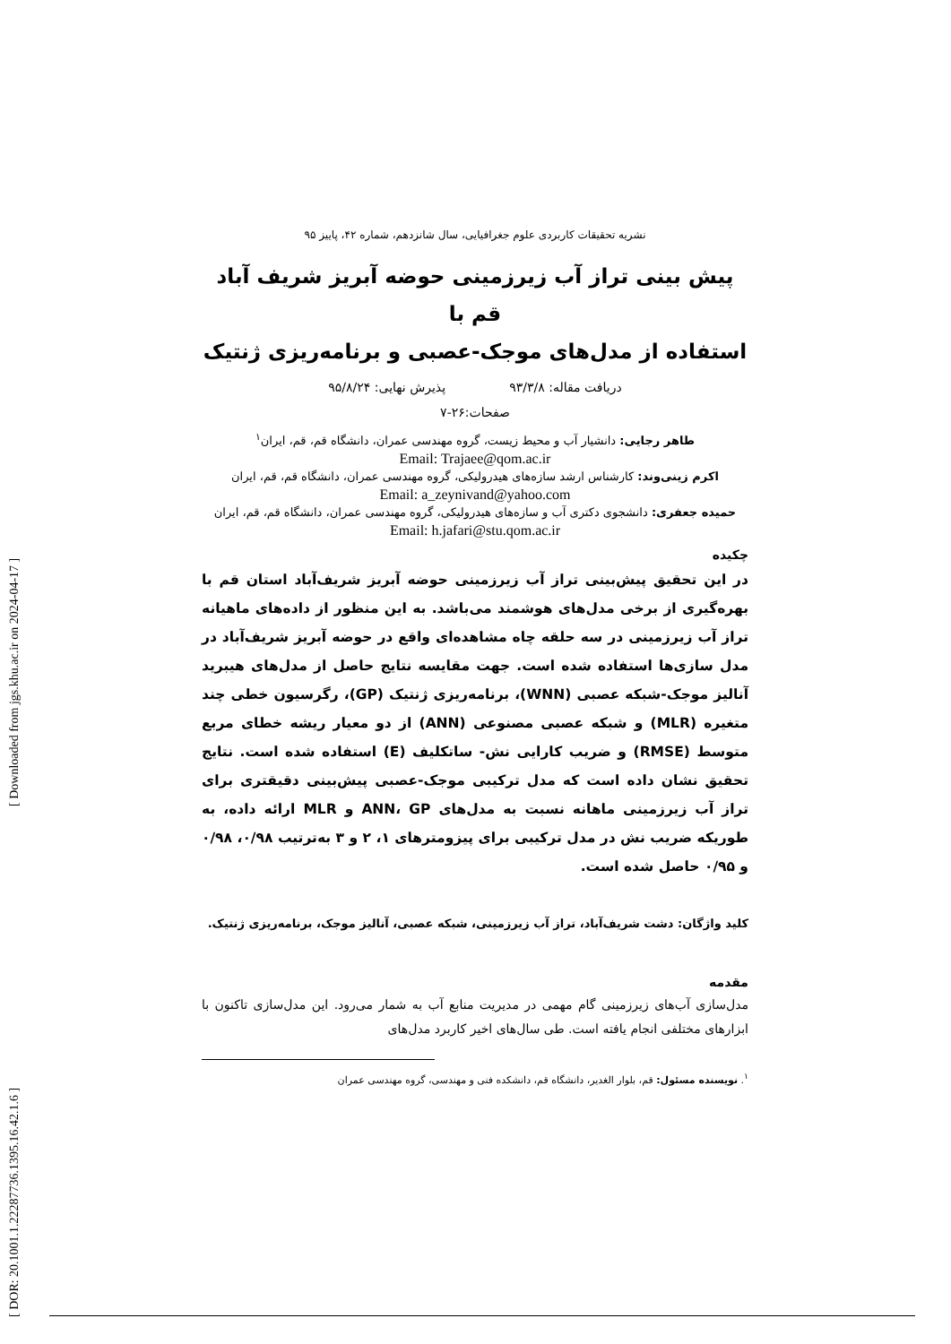نشریه تحقیقات کاربردی علوم جغرافیایی، سال شانزدهم، شماره ۴۲، پاییز ۹۵
پیش بینی تراز آب زیرزمینی حوضه آبریز شریف آباد قم با
استفاده از مدل‌های موجک-عصبی و برنامه‌ریزی ژنتیک
دریافت مقاله: ۹۳/۳/۸ پذیرش نهایی: ۹۵/۸/۲۴
صفحات:۲۶-۷
طاهر رجایی: دانشیار آب و محیط زیست، گروه مهندسی عمران، دانشگاه قم، قم، ایران<sup>۱</sup>
Email: Trajaee@qom.ac.ir
اکرم زینی‌وند: کارشناس ارشد سازه‌های هیدرولیکی، گروه مهندسی عمران، دانشگاه قم، قم، ایران
Email: a_zeynivand@yahoo.com
حمیده جعفری: دانشجوی دکتری آب و سازه‌های هیدرولیکی، گروه مهندسی عمران، دانشگاه قم، قم، ایران
Email: h.jafari@stu.qom.ac.ir
چکیده
در این تحقیق پیش‌بینی تراز آب زیرزمینی حوضه آبریز شریف‌آباد استان قم با بهره‌گیری از برخی مدل‌های هوشمند می‌باشد. به این منظور از داده‌های ماهیانه تراز آب زیرزمینی در سه حلقه چاه مشاهده‌ای واقع در حوضه آبریز شریف‌آباد در مدل سازی‌ها استفاده شده است. جهت مقایسه نتایج حاصل از مدل‌های هیبرید آنالیز موجک-شبکه عصبی (WNN)، برنامه‌ریزی ژنتیک (GP)، رگرسیون خطی چند متغیره (MLR) و شبکه عصبی مصنوعی (ANN) از دو معیار ریشه خطای مربع متوسط (RMSE) و ضریب کارایی نش- ساتکلیف (E) استفاده شده است. نتایج تحقیق نشان داده است که مدل ترکیبی موجک-عصبی پیش‌بینی دقیقتری برای تراز آب زیرزمینی ماهانه نسبت به مدل‌های ANN، GP و MLR ارائه داده، به طوریکه ضریب نش در مدل ترکیبی برای پیزومترهای ۱، ۲ و ۳ به‌ترتیب ۰/۹۸، ۰/۹۸ و ۰/۹۵ حاصل شده است.
کلید واژگان: دشت شریف‌آباد، تراز آب زیرزمینی، شبکه عصبی، آنالیز موجک، برنامه‌ریزی ژنتیک.
مقدمه
مدل‌سازی آب‌های زیرزمینی گام مهمی در مدیریت منابع آب به شمار می‌رود. این مدل‌سازی تاکنون با ابزارهای مختلفی انجام یافته است. طی سال‌های اخیر کاربرد مدل‌های
<sup>۱</sup>. نویسنده مسئول: قم، بلوار الغدیر، دانشگاه قم، دانشکده فنی و مهندسی، گروه مهندسی عمران
[ Downloaded from jgs.khu.ac.ir on 2024-04-17 ]
[ DOR: 20.1001.1.22287736.1395.16.42.1.6 ]